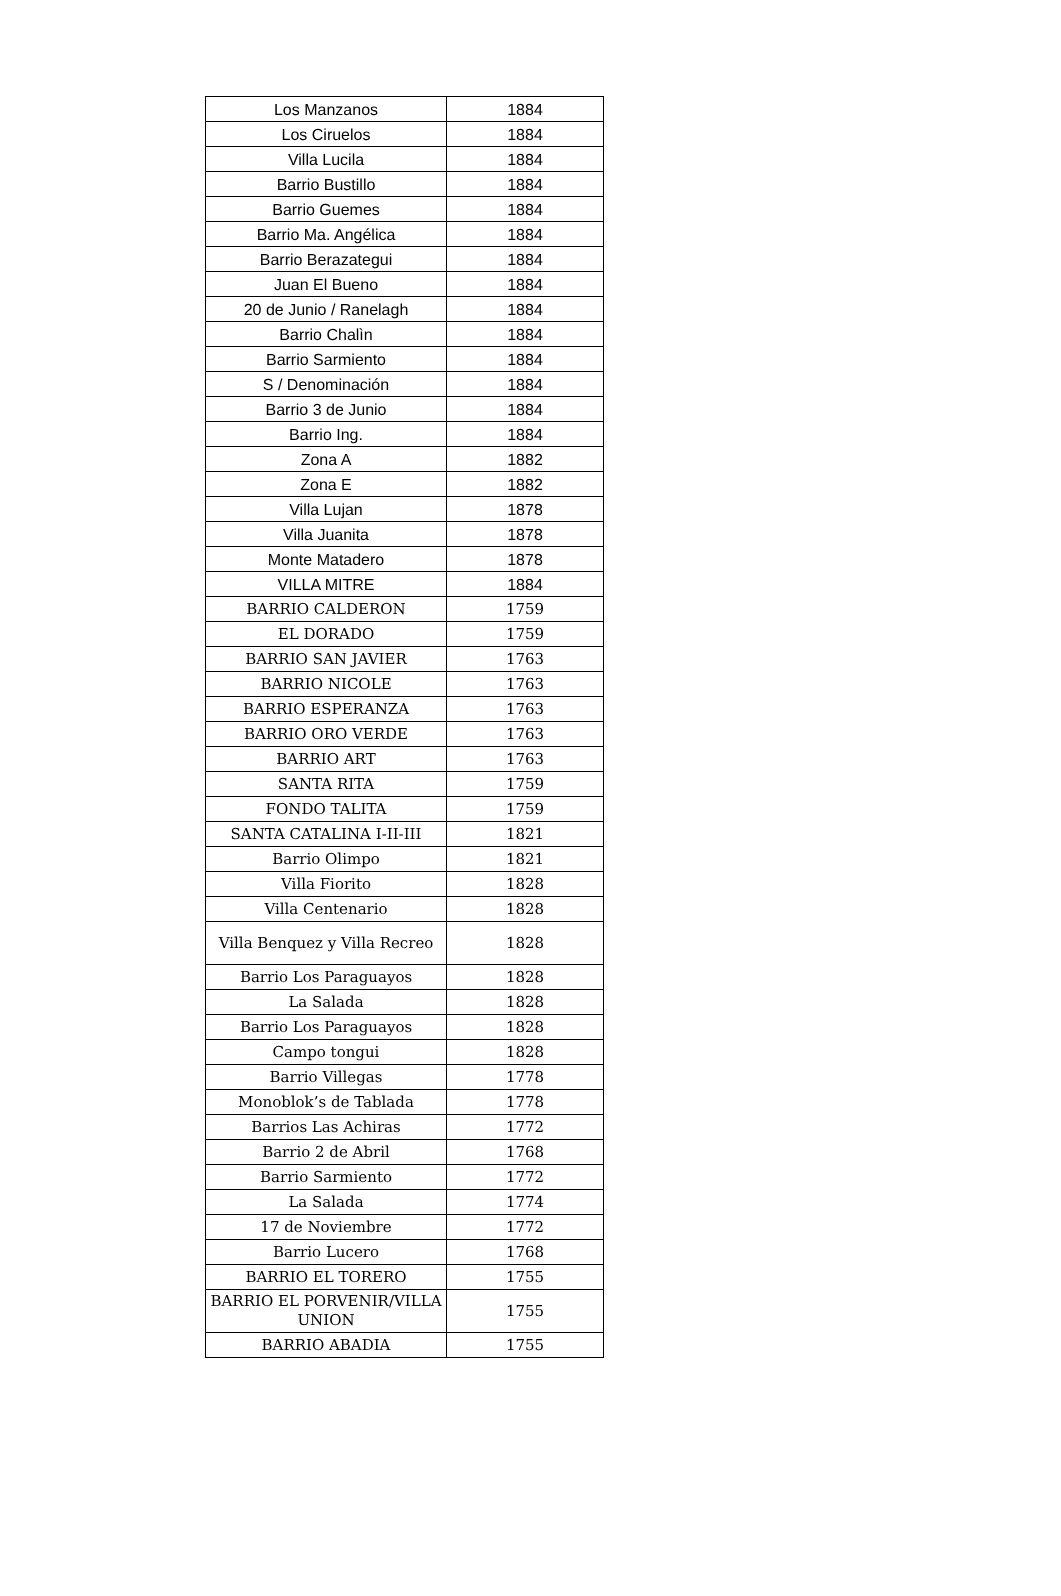| Los Manzanos | 1884 |
| Los Ciruelos | 1884 |
| Villa Lucila | 1884 |
| Barrio Bustillo | 1884 |
| Barrio Guemes | 1884 |
| Barrio Ma. Angélica | 1884 |
| Barrio Berazategui | 1884 |
| Juan El Bueno | 1884 |
| 20 de Junio / Ranelagh | 1884 |
| Barrio Chalìn | 1884 |
| Barrio Sarmiento | 1884 |
| S / Denominación | 1884 |
| Barrio 3 de Junio | 1884 |
| Barrio Ing. | 1884 |
| Zona A | 1882 |
| Zona E | 1882 |
| Villa Lujan | 1878 |
| Villa Juanita | 1878 |
| Monte Matadero | 1878 |
| VILLA MITRE | 1884 |
| BARRIO CALDERON | 1759 |
| EL DORADO | 1759 |
| BARRIO SAN JAVIER | 1763 |
| BARRIO NICOLE | 1763 |
| BARRIO ESPERANZA | 1763 |
| BARRIO ORO VERDE | 1763 |
| BARRIO ART | 1763 |
| SANTA RITA | 1759 |
| FONDO TALITA | 1759 |
| SANTA CATALINA I-II-III | 1821 |
| Barrio Olimpo | 1821 |
| Villa Fiorito | 1828 |
| Villa Centenario | 1828 |
| Villa Benquez y Villa Recreo | 1828 |
| Barrio Los Paraguayos | 1828 |
| La Salada | 1828 |
| Barrio Los Paraguayos | 1828 |
| Campo tongui | 1828 |
| Barrio Villegas | 1778 |
| Monoblok’s de Tablada | 1778 |
| Barrios Las Achiras | 1772 |
| Barrio 2 de Abril | 1768 |
| Barrio Sarmiento | 1772 |
| La Salada | 1774 |
| 17 de Noviembre | 1772 |
| Barrio Lucero | 1768 |
| BARRIO EL TORERO | 1755 |
| BARRIO EL PORVENIR/VILLA UNION | 1755 |
| BARRIO ABADIA | 1755 |